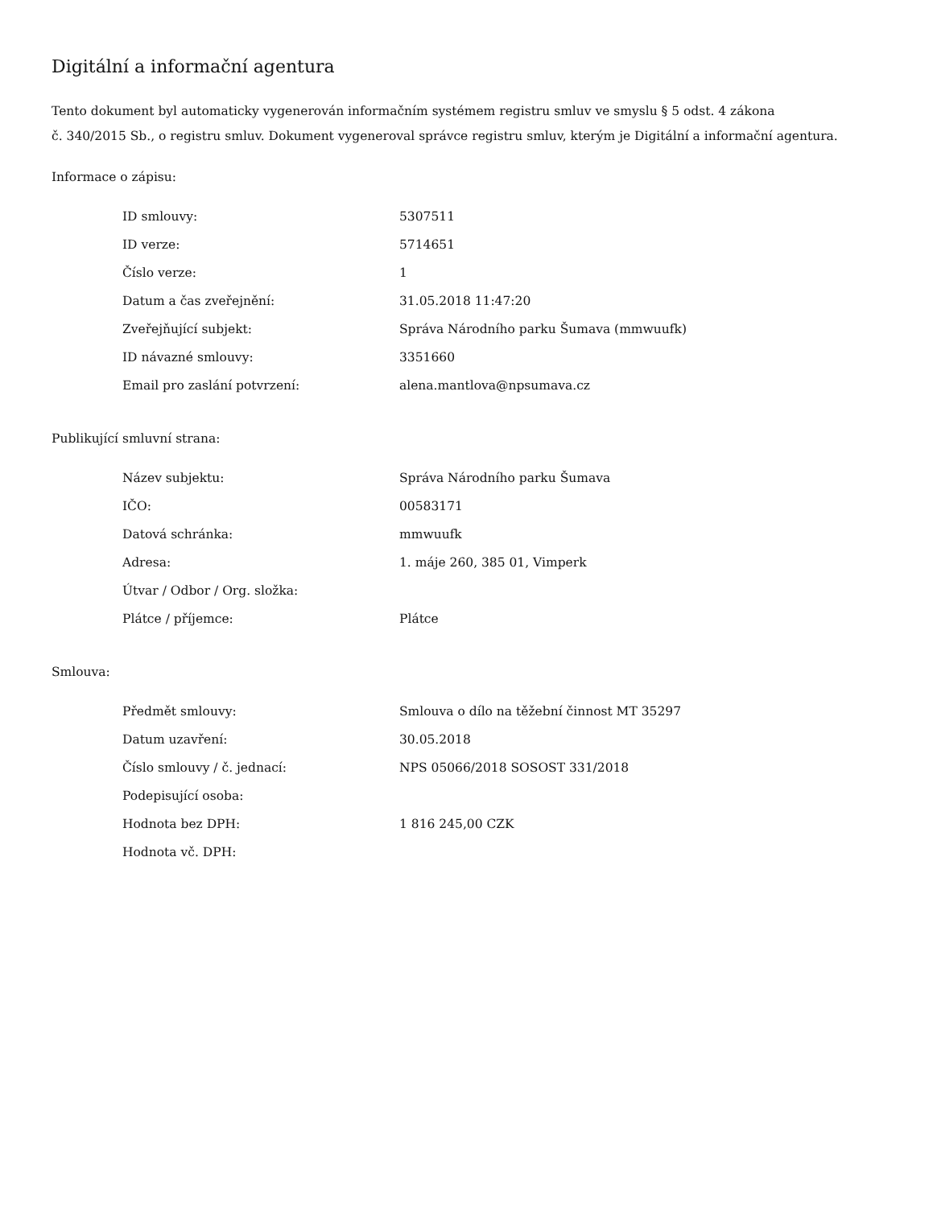Digitální a informační agentura
Tento dokument byl automaticky vygenerován informačním systémem registru smluv ve smyslu § 5 odst. 4 zákona
č. 340/2015 Sb., o registru smluv. Dokument vygeneroval správce registru smluv, kterým je Digitální a informační agentura.
Informace o zápisu:
| ID smlouvy: | 5307511 |
| ID verze: | 5714651 |
| Číslo verze: | 1 |
| Datum a čas zveřejnění: | 31.05.2018 11:47:20 |
| Zveřejňující subjekt: | Správa Národního parku Šumava (mmwuufk) |
| ID návazné smlouvy: | 3351660 |
| Email pro zaslání potvrzení: | alena.mantlova@npsumava.cz |
Publikující smluvní strana:
| Název subjektu: | Správa Národního parku Šumava |
| IČO: | 00583171 |
| Datová schránka: | mmwuufk |
| Adresa: | 1. máje 260, 385 01, Vimperk |
| Útvar / Odbor / Org. složka: | |
| Plátce / příjemce: | Plátce |
Smlouva:
| Předmět smlouvy: | Smlouva o dílo na těžební činnost MT 35297 |
| Datum uzavření: | 30.05.2018 |
| Číslo smlouvy / č. jednací: | NPS 05066/2018 SOSOST 331/2018 |
| Podepisující osoba: | |
| Hodnota bez DPH: | 1 816 245,00 CZK |
| Hodnota vč. DPH: | |